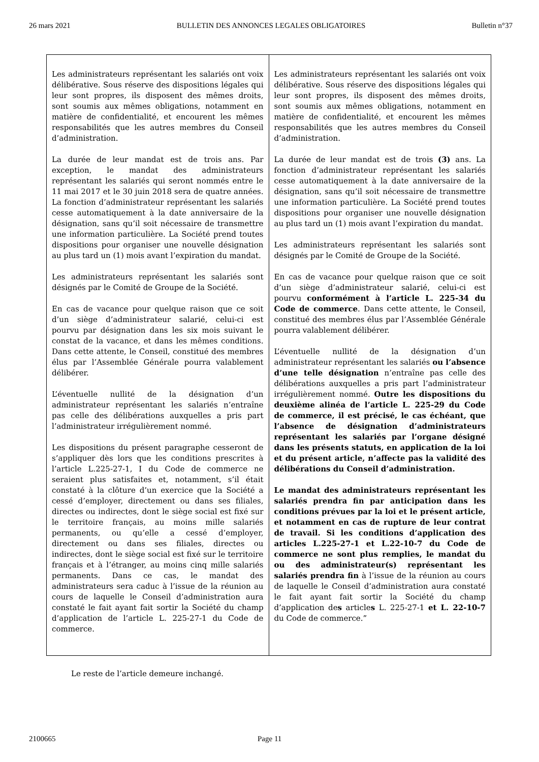26 mars 2021 BULLETIN DES ANNONCES LEGALES OBLIGATOIRES Bulletin n°37
| Les administrateurs représentant les salariés ont voix délibérative. Sous réserve des dispositions légales qui leur sont propres, ils disposent des mêmes droits, sont soumis aux mêmes obligations, notamment en matière de confidentialité, et encourent les mêmes responsabilités que les autres membres du Conseil d’administration. La durée de leur mandat est de trois ans. Par exception, le mandat des administrateurs représentant les salariés qui seront nommés entre le 11 mai 2017 et le 30 juin 2018 sera de quatre années. La fonction d’administrateur représentant les salariés cesse automatiquement à la date anniversaire de la désignation, sans qu’il soit nécessaire de transmettre une information particulière. La Société prend toutes dispositions pour organiser une nouvelle désignation au plus tard un (1) mois avant l’expiration du mandat. Les administrateurs représentant les salariés sont désignés par le Comité de Groupe de la Société. En cas de vacance pour quelque raison que ce soit d’un siège d’administrateur salarié, celui-ci est pourvu par désignation dans les six mois suivant le constat de la vacance, et dans les mêmes conditions. Dans cette attente, le Conseil, constitué des membres élus par l’Assemblée Générale pourra valablement délibérer. L’éventuelle nullité de la désignation d’un administrateur représentant les salariés n’entraîne pas celle des délibérations auxquelles a pris part l’administrateur irrégulièrement nommé. Les dispositions du présent paragraphe cesseront de s’appliquer dès lors que les conditions prescrites à l’article L.225-27-1, I du Code de commerce ne seraient plus satisfaites et, notamment, s’il était constaté à la clôture d’un exercice que la Société a cessé d’employer, directement ou dans ses filiales, directes ou indirectes, dont le siège social est fixé sur le territoire français, au moins mille salariés permanents, ou qu’elle a cessé d’employer, directement ou dans ses filiales, directes ou indirectes, dont le siège social est fixé sur le territoire français et à l’étranger, au moins cinq mille salariés permanents. Dans ce cas, le mandat des administrateurs sera caduc à l’issue de la réunion au cours de laquelle le Conseil d’administration aura constaté le fait ayant fait sortir la Société du champ d’application de l’article L. 225-27-1 du Code de commerce. | Les administrateurs représentant les salariés ont voix délibérative. Sous réserve des dispositions légales qui leur sont propres, ils disposent des mêmes droits, sont soumis aux mêmes obligations, notamment en matière de confidentialité, et encourent les mêmes responsabilités que les autres membres du Conseil d’administration. La durée de leur mandat est de trois (3) ans. La fonction d’administrateur représentant les salariés cesse automatiquement à la date anniversaire de la désignation, sans qu’il soit nécessaire de transmettre une information particulière. La Société prend toutes dispositions pour organiser une nouvelle désignation au plus tard un (1) mois avant l’expiration du mandat. Les administrateurs représentant les salariés sont désignés par le Comité de Groupe de la Société. En cas de vacance pour quelque raison que ce soit d’un siège d’administrateur salarié, celui-ci est pourvu conformément à l’article L. 225-34 du Code de commerce . Dans cette attente, le Conseil, constitué des membres élus par l’Assemblée Générale pourra valablement délibérer. L’éventuelle nullité de la désignation d’un administrateur représentant les salariés ou l’absence d’une telle désignation n’entraîne pas celle des délibérations auxquelles a pris part l’administrateur irrégulièrement nommé. Outre les dispositions du deuxième alinéa de l’article L. 225-29 du Code de commerce, il est précisé, le cas échéant, que l’absence de désignation d’administrateurs représentant les salariés par l’organe désigné dans les présents statuts, en application de la loi et du présent article, n’affecte pas la validité des délibérations du Conseil d’administration. Le mandat des administrateurs représentant les salariés prendra fin par anticipation dans les conditions prévues par la loi et le présent article, et notamment en cas de rupture de leur contrat de travail. Si les conditions d’application des articles L.225-27-1 et L.22-10-7 du Code de commerce ne sont plus remplies, le mandat du ou des administrateur(s) représentant les salariés prendra fin à l’issue de la réunion au cours de laquelle le Conseil d’administration aura constaté le fait ayant fait sortir la Société du champ d’application de s article s L. 225-27-1 et L. 22-10-7 du Code de commerce.” |
Le reste de l’article demeure inchangé.
2100665 Page 11